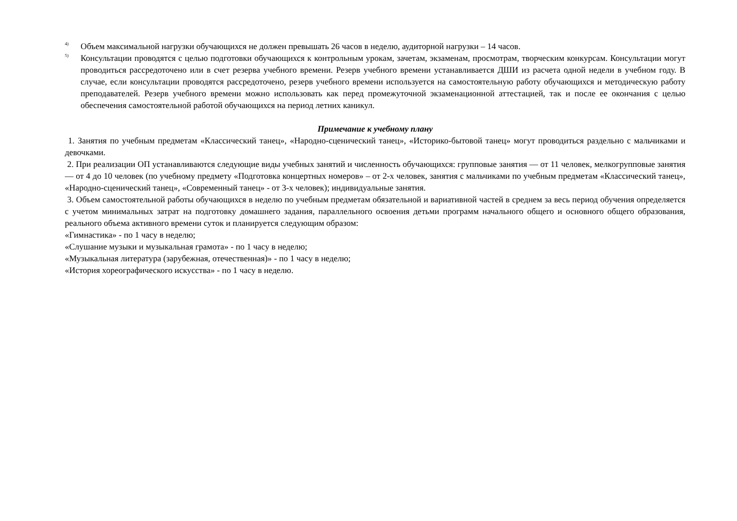<sup>4)</sup> Объем максимальной нагрузки обучающихся не должен превышать 26 часов в неделю, аудиторной нагрузки – 14 часов.
<sup>5)</sup> Консультации проводятся с целью подготовки обучающихся к контрольным урокам, зачетам, экзаменам, просмотрам, творческим конкурсам. Консультации могут проводиться рассредоточено или в счет резерва учебного времени. Резерв учебного времени устанавливается ДШИ из расчета одной недели в учебном году. В случае, если консультации проводятся рассредоточено, резерв учебного времени используется на самостоятельную работу обучающихся и методическую работу преподавателей. Резерв учебного времени можно использовать как перед промежуточной экзаменационной аттестацией, так и после ее окончания с целью обеспечения самостоятельной работой обучающихся на период летних каникул.
Примечание к учебному плану
1. Занятия по учебным предметам «Классический танец», «Народно-сценический танец», «Историко-бытовой танец» могут проводиться раздельно с мальчиками и девочками.
2. При реализации ОП устанавливаются следующие виды учебных занятий и численность обучающихся: групповые занятия — от 11 человек, мелкогрупповые занятия — от 4 до 10 человек (по учебному предмету «Подготовка концертных номеров» – от 2-х человек, занятия с мальчиками по учебным предметам «Классический танец», «Народно-сценический танец», «Современный танец» - от 3-х человек); индивидуальные занятия.
3. Объем самостоятельной работы обучающихся в неделю по учебным предметам обязательной и вариативной частей в среднем за весь период обучения определяется с учетом минимальных затрат на подготовку домашнего задания, параллельного освоения детьми программ начального общего и основного общего образования, реального объема активного времени суток и планируется следующим образом:
«Гимнастика» - по 1 часу в неделю;
«Слушание музыки и музыкальная грамота» - по 1 часу в неделю;
«Музыкальная литература (зарубежная, отечественная)» - по 1 часу в неделю;
«История хореографического искусства» - по 1 часу в неделю.